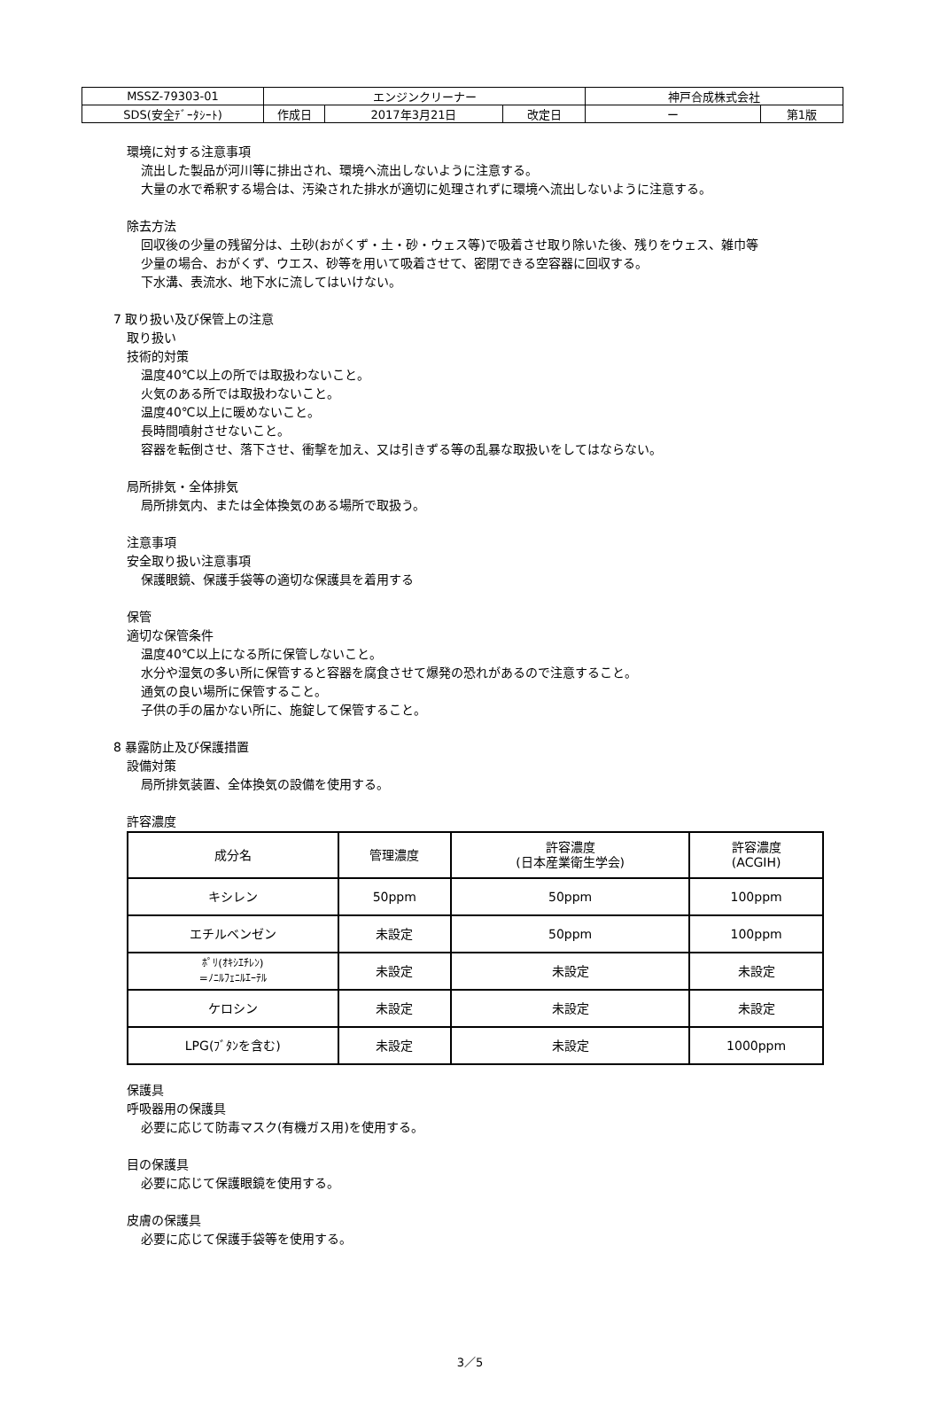| MSSZ-79303-01 | エンジンクリーナー | | | 神戸合成株式会社 | |
| SDS(安全ﾃﾞｰﾀｼｰﾄ) | 作成日 | 2017年3月21日 | 改定日 | ー | 第1版 |
環境に対する注意事項
流出した製品が河川等に排出され、環境へ流出しないように注意する。
大量の水で希釈する場合は、汚染された排水が適切に処理されずに環境へ流出しないように注意する。
除去方法
回収後の少量の残留分は、土砂(おがくず・土・砂・ウェス等)で吸着させ取り除いた後、残りをウェス、雑巾等
少量の場合、おがくず、ウエス、砂等を用いて吸着させて、密閉できる空容器に回収する。
下水溝、表流水、地下水に流してはいけない。
7 取り扱い及び保管上の注意
取り扱い
技術的対策
温度40℃以上の所では取扱わないこと。
火気のある所では取扱わないこと。
温度40℃以上に暖めないこと。
長時間噴射させないこと。
容器を転倒させ、落下させ、衝撃を加え、又は引きずる等の乱暴な取扱いをしてはならない。
局所排気・全体排気
局所排気内、または全体換気のある場所で取扱う。
注意事項
安全取り扱い注意事項
保護眼鏡、保護手袋等の適切な保護具を着用する
保管
適切な保管条件
温度40℃以上になる所に保管しないこと。
水分や湿気の多い所に保管すると容器を腐食させて爆発の恐れがあるので注意すること。
通気の良い場所に保管すること。
子供の手の届かない所に、施錠して保管すること。
8 暴露防止及び保護措置
設備対策
局所排気装置、全体換気の設備を使用する。
許容濃度
| 成分名 | 管理濃度 | 許容濃度 (日本産業衛生学会) | 許容濃度 (ACGIH) |
| キシレン | 50ppm | 50ppm | 100ppm |
| エチルベンゼン | 未設定 | 50ppm | 100ppm |
| ﾎﾟﾘ(ｵｷｼｴﾁﾚﾝ) =ﾉﾆﾙﾌｪﾆﾙｴｰﾃﾙ | 未設定 | 未設定 | 未設定 |
| ケロシン | 未設定 | 未設定 | 未設定 |
| LPG(ﾌﾞﾀﾝを含む) | 未設定 | 未設定 | 1000ppm |
保護具
呼吸器用の保護具
必要に応じて防毒マスク(有機ガス用)を使用する。
目の保護具
必要に応じて保護眼鏡を使用する。
皮膚の保護具
必要に応じて保護手袋等を使用する。
3／5